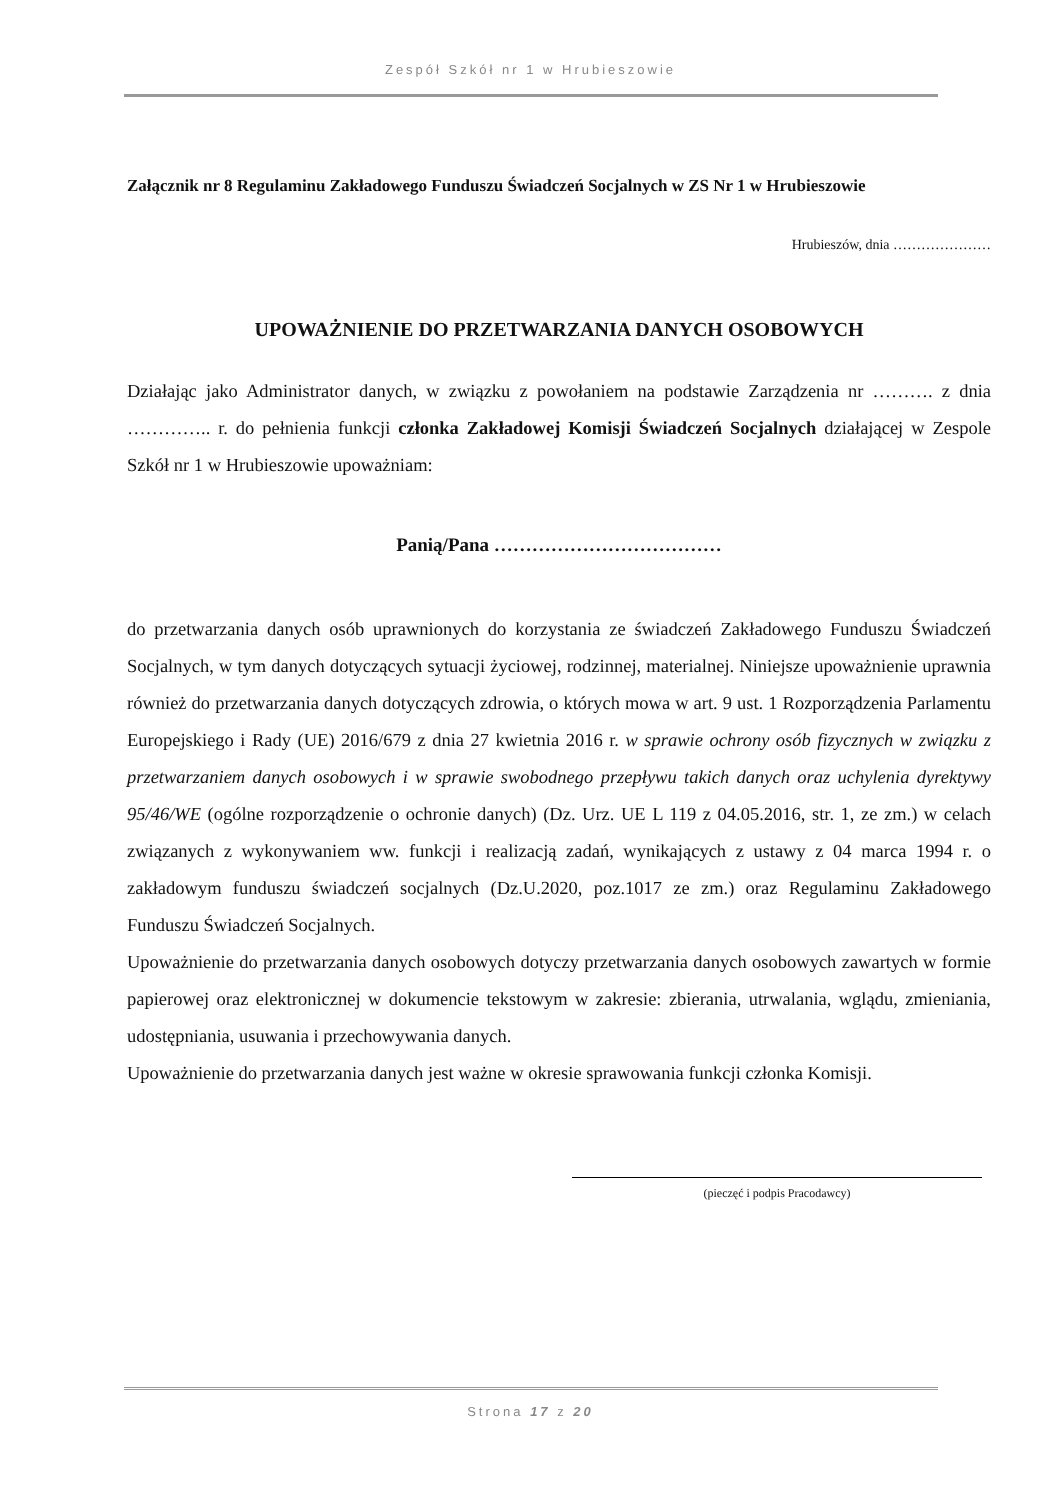Zespół Szkół nr 1 w Hrubieszowie
Załącznik nr 8 Regulaminu Zakładowego Funduszu Świadczeń Socjalnych w ZS Nr 1 w Hrubieszowie
Hrubieszów, dnia …………………
UPOWAŻNIENIE DO PRZETWARZANIA DANYCH OSOBOWYCH
Działając jako Administrator danych, w związku z powołaniem na podstawie Zarządzenia nr ………. z dnia ………….. r. do pełnienia funkcji członka Zakładowej Komisji Świadczeń Socjalnych działającej w Zespole Szkół nr 1 w Hrubieszowie upoważniam:
Panią/Pana ………………………………
do przetwarzania danych osób uprawnionych do korzystania ze świadczeń Zakładowego Funduszu Świadczeń Socjalnych, w tym danych dotyczących sytuacji życiowej, rodzinnej, materialnej. Niniejsze upoważnienie uprawnia również do przetwarzania danych dotyczących zdrowia, o których mowa w art. 9 ust. 1 Rozporządzenia Parlamentu Europejskiego i Rady (UE) 2016/679 z dnia 27 kwietnia 2016 r. w sprawie ochrony osób fizycznych w związku z przetwarzaniem danych osobowych i w sprawie swobodnego przepływu takich danych oraz uchylenia dyrektywy 95/46/WE (ogólne rozporządzenie o ochronie danych) (Dz. Urz. UE L 119 z 04.05.2016, str. 1, ze zm.) w celach związanych z wykonywaniem ww. funkcji i realizacją zadań, wynikających z ustawy z 04 marca 1994 r. o zakładowym funduszu świadczeń socjalnych (Dz.U.2020, poz.1017 ze zm.) oraz Regulaminu Zakładowego Funduszu Świadczeń Socjalnych.
Upoważnienie do przetwarzania danych osobowych dotyczy przetwarzania danych osobowych zawartych w formie papierowej oraz elektronicznej w dokumencie tekstowym w zakresie: zbierania, utrwalania, wglądu, zmieniania, udostępniania, usuwania i przechowywania danych.
Upoważnienie do przetwarzania danych jest ważne w okresie sprawowania funkcji członka Komisji.
(pieczęć i podpis Pracodawcy)
Strona 17 z 20